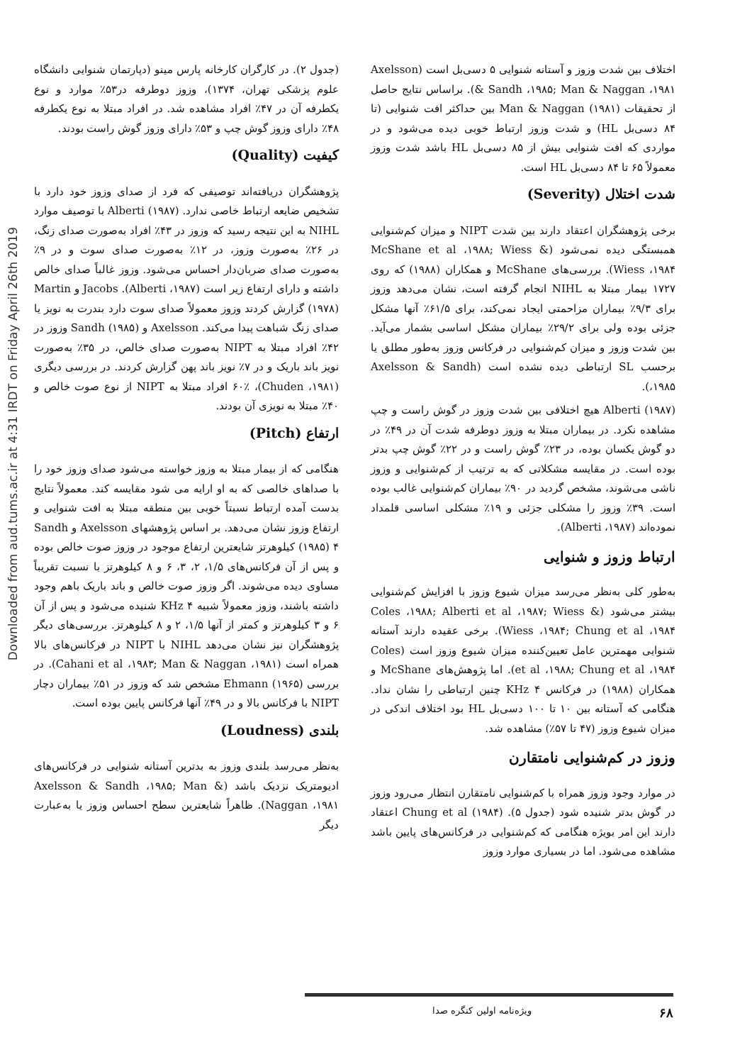Downloaded from aud.tums.ac.ir at 4:31 IRDT on Friday April 26th 2019
(جدول ۲). در کارگران کارخانه پارس مینو (دپارتمان شنوایی دانشگاه علوم پزشکی تهران، ۱۳۷۴)، وزوز دوطرفه در۵۳٪ موارد و نوع یکطرفه آن در ۴۷٪ افراد مشاهده شد. در افراد مبتلا به نوع یکطرفه ۴۸٪ دارای وزوز گوش چپ و ۵۳٪ دارای وزوز گوش راست بودند.
کیفیت (Quality)
پژوهشگران دریافته‌اند توصیفی که فرد از صدای وزوز خود دارد با تشخیص ضایعه ارتباط خاصی ندارد. Alberti (۱۹۸۷) با توصیف موارد NIHL به این نتیجه رسید که وزوز در ۴۳٪ افراد به‌صورت صدای زنگ، در ۲۶٪ به‌صورت وزوز، در ۱۲٪ به‌صورت صدای سوت و در ۹٪ به‌صورت صدای ضربان‌دار احساس می‌شود. وزوز غالباً صدای خالص داشته و دارای ارتفاع زیر است (Alberti ،۱۹۸۷). Jacobs و Martin (۱۹۷۸) گزارش کردند وزوز معمولاً صدای سوت دارد بندرت به نویز یا صدای زنگ شباهت پیدا می‌کند. Axelsson و Sandh (۱۹۸۵) وزوز در ۴۲٪ افراد مبتلا به NIPT به‌صورت صدای خالص، در ۳۵٪ به‌صورت نویز باند باریک و در ۷٪ نویز باند پهن گزارش کردند. در بررسی دیگری (Chuden ،۱۹۸۱)، ۶۰٪ افراد مبتلا به NIPT از نوع صوت خالص و ۴۰٪ مبتلا به نویزی آن بودند.
ارتفاع (Pitch)
هنگامی که از بیمار مبتلا به وزوز خواسته می‌شود صدای وزوز خود را با صداهای خالصی که به او ارایه می شود مقایسه کند. معمولاً نتایج بدست آمده ارتباط نسبتاً خوبی بین منطقه مبتلا به افت شنوایی و ارتفاع وزوز نشان می‌دهد. بر اساس پژوهشهای Axelsson و Sandh (۱۹۸۵) ۴ کیلوهرتز شایعترین ارتفاع موجود در وزوز صوت خالص بوده و پس از آن فرکانس‌های ۱/۵، ۲، ۳، ۶ و ۸ کیلوهرتز با نسبت تقریباً مساوی دیده می‌شوند. اگر وزوز صوت خالص و باند باریک باهم وجود داشته باشند، وزوز معمولاً شبیه KHz ۴ شنیده می‌شود و پس از آن ۶ و ۳ کیلوهرتز و کمتر از آنها ۱/۵، ۲ و ۸ کیلوهرتز. بررسی‌های دیگر پژوهشگران نیز نشان می‌دهد NIHL با NIPT در فرکانس‌های بالا همراه است (Cahani et al ،۱۹۸۳; Man & Naggan ،۱۹۸۱). در بررسی Ehmann (۱۹۶۵) مشخص شد که وزوز در ۵۱٪ بیماران دچار NIPT با فرکانس بالا و در ۴۹٪ آنها فرکانس پایین بوده است.
بلندی (Loudness)
به‌نظر می‌رسد بلندی وزوز به بدترین آستانه شنوایی در فرکانس‌های ادیومتریک نزدیک باشد (Axelsson & Sandh ،۱۹۸۵; Man & Naggan ،۱۹۸۱). ظاهراً شایعترین سطح احساس وزوز یا به‌عبارت دیگر
اختلاف بین شدت وزوز و آستانه شنوایی ۵ دسی‌بل است (Axelsson & Sandh ،۱۹۸۵; Man & Naggan ،۱۹۸۱). براساس نتایج حاصل از تحقیقات Man & Naggan (۱۹۸۱) بین حداکثر افت شنوایی (تا ۸۴ دسی‌بل HL) و شدت وزوز ارتباط خوبی دیده می‌شود و در مواردی که افت شنوایی بیش از ۸۵ دسی‌بل HL باشد شدت وزوز معمولاً ۶۵ تا ۸۴ دسی‌بل HL است.
شدت اختلال (Severity)
برخی پژوهشگران اعتقاد دارند بین شدت NIPT و میزان کم‌شنوایی همبستگی دیده نمی‌شود (McShane et al ،۱۹۸۸; Wiess & Wiess ،۱۹۸۴). بررسی‌های McShane و همکاران (۱۹۸۸) که روی ۱۷۲۷ بیمار مبتلا به NIHL انجام گرفته است، نشان می‌دهد وزوز برای ۹/۳٪ بیماران مزاحمتی ایجاد نمی‌کند، برای ۶۱/۵٪ آنها مشکل جزئی بوده ولی برای ۲۹/۲٪ بیماران مشکل اساسی بشمار می‌آید. بین شدت وزوز و میزان کم‌شنوایی در فرکانس وزوز به‌طور مطلق یا برحسب SL ارتباطی دیده نشده است (Axelsson & Sandh ،۱۹۸۵).
Alberti (۱۹۸۷) هیچ اختلافی بین شدت وزوز در گوش راست و چپ مشاهده نکرد. در بیماران مبتلا به وزوز دوطرفه شدت آن در ۴۹٪ در دو گوش یکسان بوده، در ۲۳٪ گوش راست و در ۲۲٪ گوش چپ بدتر بوده است. در مقایسه مشکلاتی که به ترتیب از کم‌شنوایی و وزوز ناشی می‌شوند، مشخص گردید در ۹۰٪ بیماران کم‌شنوایی غالب بوده است. ۳۹٪ وزوز را مشکلی جزئی و ۱۹٪ مشکلی اساسی قلمداد نموده‌اند (Alberti ،۱۹۸۷).
ارتباط وزوز و شنوایی
به‌طور کلی به‌نظر می‌رسد میزان شیوع وزوز با افزایش کم‌شنوایی بیشتر می‌شود (Coles ،۱۹۸۸; Alberti et al ،۱۹۸۷; Wiess & Wiess ،۱۹۸۴; Chung et al ،۱۹۸۴). برخی عقیده دارند آستانه شنوایی مهمترین عامل تعیین‌کننده میزان شیوع وزوز است (Coles et al ،۱۹۸۸; Chung et al ،۱۹۸۴). اما پژوهش‌های McShane و همکاران (۱۹۸۸) در فرکانس KHz ۴ چنین ارتباطی را نشان نداد. هنگامی که آستانه بین ۱۰ تا ۱۰۰ دسی‌بل HL بود اختلاف اندکی در میزان شیوع وزوز (۴۷ تا ۵۷٪) مشاهده شد.
وزوز در کم‌شنوایی نامتقارن
در موارد وجود وزوز همراه با کم‌شنوایی نامتقارن انتظار می‌رود وزوز در گوش بدتر شنیده شود (جدول ۵). Chung et al (۱۹۸۴) اعتقاد دارند این امر بویژه هنگامی که کم‌شنوایی در فرکانس‌های پایین باشد مشاهده می‌شود. اما در بسیاری موارد وزوز
۶۸ ویژه‌نامه اولین کنگره صدا